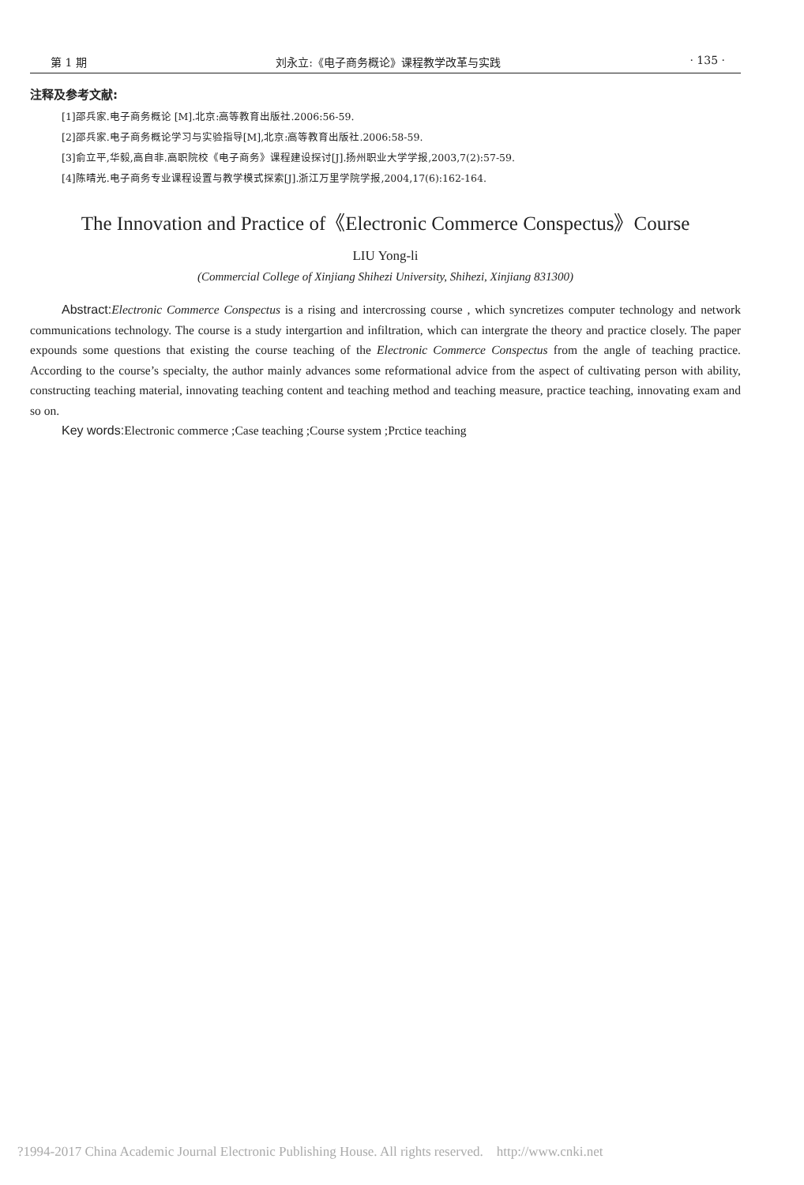第 1 期 刘永立:《电子商务概论》课程教学改革与实践 · 135 ·
注释及参考文献:
[1]邵兵家.电子商务概论 [M].北京:高等教育出版社.2006:56-59.
[2]邵兵家.电子商务概论学习与实验指导[M],北京:高等教育出版社.2006:58-59.
[3]俞立平,华毅,高自非.高职院校《电子商务》课程建设探讨[J].扬州职业大学学报,2003,7(2):57-59.
[4]陈晴光.电子商务专业课程设置与教学模式探索[J].浙江万里学院学报,2004,17(6):162-164.
The Innovation and Practice of《Electronic Commerce Conspectus》Course
LIU Yong-li
(Commercial College of Xinjiang Shihezi University, Shihezi, Xinjiang 831300)
Abstract: Electronic Commerce Conspectus is a rising and intercrossing course , which syncretizes computer technology and network communications technology. The course is a study intergartion and infiltration, which can intergrate the theory and practice closely. The paper expounds some questions that existing the course teaching of the Electronic Commerce Conspectus from the angle of teaching practice. According to the course’s specialty, the author mainly advances some reformational advice from the aspect of cultivating person with ability, constructing teaching material, innovating teaching content and teaching method and teaching measure, practice teaching, innovating exam and so on.
Key words: Electronic commerce ;Case teaching ;Course system ;Prctice teaching
?1994-2017 China Academic Journal Electronic Publishing House. All rights reserved. http://www.cnki.net